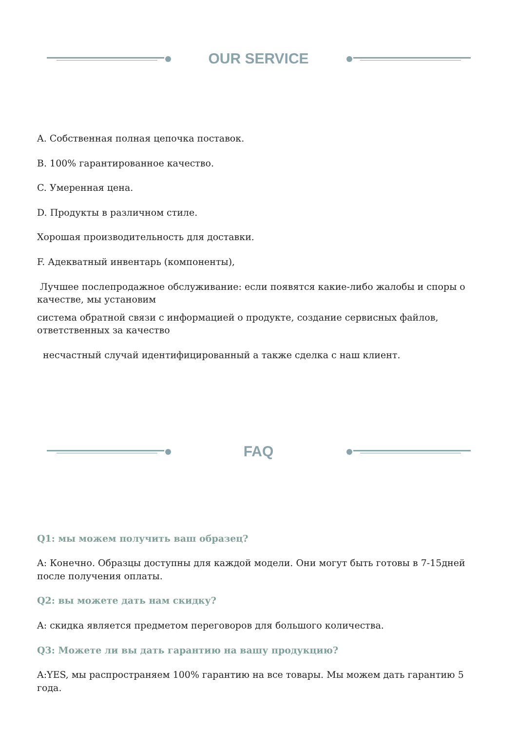OUR SERVICE
A. Собственная полная цепочка поставок.
B. 100% гарантированное качество.
C. Умеренная цена.
D. Продукты в различном стиле.
Хорошая производительность для доставки.
F. Адекватный инвентарь (компоненты),
Лучшее послепродажное обслуживание: если появятся какие-либо жалобы и споры о качестве, мы установим
система обратной связи с информацией о продукте, создание сервисных файлов, ответственных за качество
несчастный случай идентифицированный а также сделка с наш клиент.
FAQ
Q1: мы можем получить ваш образец?
A: Конечно. Образцы доступны для каждой модели. Они могут быть готовы в 7-15дней после получения оплаты.
Q2: вы можете дать нам скидку?
A: скидка является предметом переговоров для большого количества.
Q3: Можете ли вы дать гарантию на вашу продукцию?
A:YES, мы распространяем 100% гарантию на все товары. Мы можем дать гарантию 5 года.